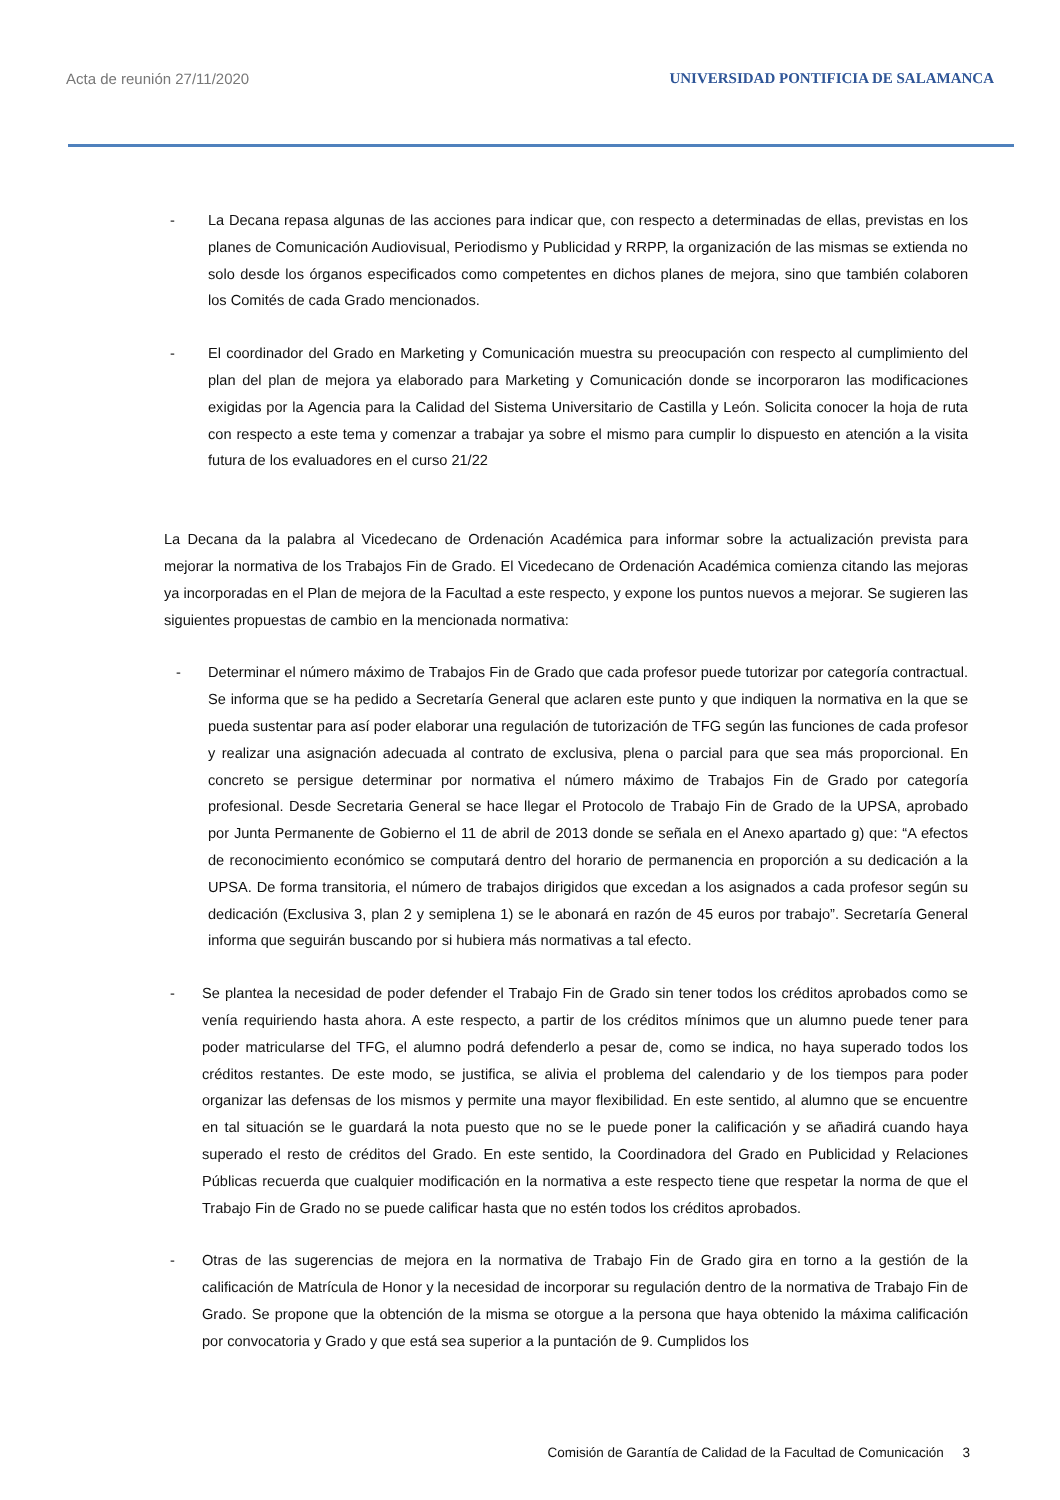Acta de reunión 27/11/2020 UNIVERSIDAD PONTIFICIA DE SALAMANCA
- La Decana repasa algunas de las acciones para indicar que, con respecto a determinadas de ellas, previstas en los planes de Comunicación Audiovisual, Periodismo y Publicidad y RRPP, la organización de las mismas se extienda no solo desde los órganos especificados como competentes en dichos planes de mejora, sino que también colaboren los Comités de cada Grado mencionados.
- El coordinador del Grado en Marketing y Comunicación muestra su preocupación con respecto al cumplimiento del plan del plan de mejora ya elaborado para Marketing y Comunicación donde se incorporaron las modificaciones exigidas por la Agencia para la Calidad del Sistema Universitario de Castilla y León. Solicita conocer la hoja de ruta con respecto a este tema y comenzar a trabajar ya sobre el mismo para cumplir lo dispuesto en atención a la visita futura de los evaluadores en el curso 21/22
La Decana da la palabra al Vicedecano de Ordenación Académica para informar sobre la actualización prevista para mejorar la normativa de los Trabajos Fin de Grado. El Vicedecano de Ordenación Académica comienza citando las mejoras ya incorporadas en el Plan de mejora de la Facultad a este respecto, y expone los puntos nuevos a mejorar. Se sugieren las siguientes propuestas de cambio en la mencionada normativa:
- Determinar el número máximo de Trabajos Fin de Grado que cada profesor puede tutorizar por categoría contractual. Se informa que se ha pedido a Secretaría General que aclaren este punto y que indiquen la normativa en la que se pueda sustentar para así poder elaborar una regulación de tutorización de TFG según las funciones de cada profesor y realizar una asignación adecuada al contrato de exclusiva, plena o parcial para que sea más proporcional. En concreto se persigue determinar por normativa el número máximo de Trabajos Fin de Grado por categoría profesional. Desde Secretaria General se hace llegar el Protocolo de Trabajo Fin de Grado de la UPSA, aprobado por Junta Permanente de Gobierno el 11 de abril de 2013 donde se señala en el Anexo apartado g) que: “A efectos de reconocimiento económico se computará dentro del horario de permanencia en proporción a su dedicación a la UPSA. De forma transitoria, el número de trabajos dirigidos que excedan a los asignados a cada profesor según su dedicación (Exclusiva 3, plan 2 y semiplena 1) se le abonará en razón de 45 euros por trabajo”. Secretaría General informa que seguirán buscando por si hubiera más normativas a tal efecto.
- Se plantea la necesidad de poder defender el Trabajo Fin de Grado sin tener todos los créditos aprobados como se venía requiriendo hasta ahora. A este respecto, a partir de los créditos mínimos que un alumno puede tener para poder matricularse del TFG, el alumno podrá defenderlo a pesar de, como se indica, no haya superado todos los créditos restantes. De este modo, se justifica, se alivia el problema del calendario y de los tiempos para poder organizar las defensas de los mismos y permite una mayor flexibilidad. En este sentido, al alumno que se encuentre en tal situación se le guardará la nota puesto que no se le puede poner la calificación y se añadirá cuando haya superado el resto de créditos del Grado. En este sentido, la Coordinadora del Grado en Publicidad y Relaciones Públicas recuerda que cualquier modificación en la normativa a este respecto tiene que respetar la norma de que el Trabajo Fin de Grado no se puede calificar hasta que no estén todos los créditos aprobados.
- Otras de las sugerencias de mejora en la normativa de Trabajo Fin de Grado gira en torno a la gestión de la calificación de Matrícula de Honor y la necesidad de incorporar su regulación dentro de la normativa de Trabajo Fin de Grado. Se propone que la obtención de la misma se otorgue a la persona que haya obtenido la máxima calificación por convocatoria y Grado y que está sea superior a la puntación de 9. Cumplidos los
Comisión de Garantía de Calidad de la Facultad de Comunicación 3